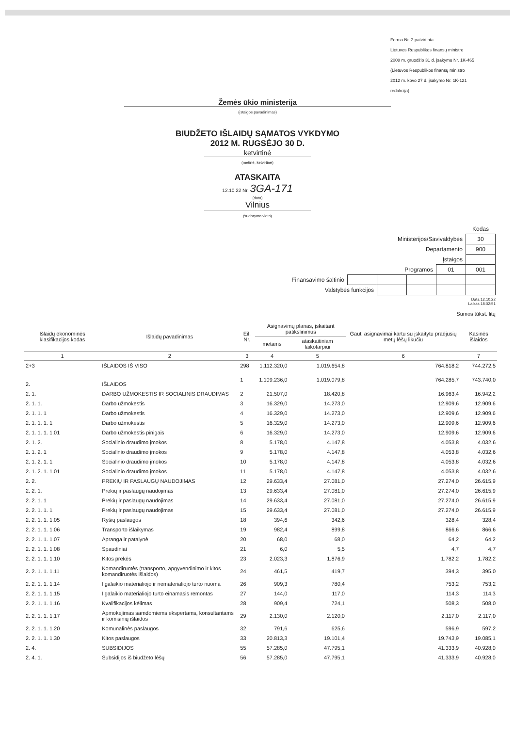Forma Nr. 2 patvirtinta
Lietuvos Respublikos finansų ministro
2008 m. gruodžio 31 d. įsakymu Nr. 1K-465
(Lietuvos Respublikos finansų ministro
2012 m. kovo 27 d. įsakymo Nr. 1K-121
redakcija)
Žemės ūkio ministerija
(įstaigos pavadinimas)
BIUDŽETO IŠLAIDŲ SĄMATOS VYKDYMO
2012 M. RUGSĖJO 30 D.
ketvirtinė
(metinė, ketvirtinė)
ATASKAITA
12.10.22 Nr. 3GA-171
(data)
Vilnius
(sudarymo vieta)
| | | | | | Kodas |
| Ministerijos/Savivaldybės | | | | | 30 |
| Departamento | | | | | 900 |
| Įstaigos | | | | | |
| Programos | | | | 01 | 001 |
| Finansavimo šaltinio | | | | | |
| Valstybės funkcijos | | | | | |
Data 12.10.22
Laikas 18:02:51
Sumos tūkst. litų
| Išlaidų ekonominės klasifikacijos kodas | Išlaidų pavadinimas | Eil. Nr. | Asignavimų planas, įskaitant patikslinimus | | Gauti asignavimai kartu su įskaitytu praėjusių metų lėšų likučiu | Kasinės išlaidos |
| --- | --- | --- | --- | --- | --- | --- |
| | | | metams | ataskaitiniam laikotarpiui | | |
| 1 | 2 | 3 | 4 | 5 | 6 | 7 |
| 2+3 | IŠLAIDOS IŠ VISO | 298 | 1.112.320,0 | 1.019.654,8 | 764.818,2 | 744.272,5 |
| 2. | IŠLAIDOS | 1 | 1.109.236,0 | 1.019.079,8 | 764.285,7 | 743.740,0 |
| 2. 1. | DARBO UŽMOKESTIS IR SOCIALINIS DRAUDIMAS | 2 | 21.507,0 | 18.420,8 | 16.963,4 | 16.942,2 |
| 2. 1. 1. | Darbo užmokestis | 3 | 16.329,0 | 14.273,0 | 12.909,6 | 12.909,6 |
| 2. 1. 1. 1 | Darbo užmokestis | 4 | 16.329,0 | 14.273,0 | 12.909,6 | 12.909,6 |
| 2. 1. 1. 1. 1 | Darbo užmokestis | 5 | 16.329,0 | 14.273,0 | 12.909,6 | 12.909,6 |
| 2. 1. 1. 1. 1.01 | Darbo užmokestis pinigais | 6 | 16.329,0 | 14.273,0 | 12.909,6 | 12.909,6 |
| 2. 1. 2. | Socialinio draudimo įmokos | 8 | 5.178,0 | 4.147,8 | 4.053,8 | 4.032,6 |
| 2. 1. 2. 1 | Socialinio draudimo įmokos | 9 | 5.178,0 | 4.147,8 | 4.053,8 | 4.032,6 |
| 2. 1. 2. 1. 1 | Socialinio draudimo įmokos | 10 | 5.178,0 | 4.147,8 | 4.053,8 | 4.032,6 |
| 2. 1. 2. 1. 1.01 | Socialinio draudimo įmokos | 11 | 5.178,0 | 4.147,8 | 4.053,8 | 4.032,6 |
| 2. 2. | PREKIŲ IR PASLAUGŲ NAUDOJIMAS | 12 | 29.633,4 | 27.081,0 | 27.274,0 | 26.615,9 |
| 2. 2. 1. | Prekių ir paslaugų naudojimas | 13 | 29.633,4 | 27.081,0 | 27.274,0 | 26.615,9 |
| 2. 2. 1. 1 | Prekių ir paslaugų naudojimas | 14 | 29.633,4 | 27.081,0 | 27.274,0 | 26.615,9 |
| 2. 2. 1. 1. 1 | Prekių ir paslaugų naudojimas | 15 | 29.633,4 | 27.081,0 | 27.274,0 | 26.615,9 |
| 2. 2. 1. 1. 1.05 | Ryšių paslaugos | 18 | 394,6 | 342,6 | 328,4 | 328,4 |
| 2. 2. 1. 1. 1.06 | Transporto išlaikymas | 19 | 982,4 | 899,8 | 866,6 | 866,6 |
| 2. 2. 1. 1. 1.07 | Apranga ir patalynė | 20 | 68,0 | 68,0 | 64,2 | 64,2 |
| 2. 2. 1. 1. 1.08 | Spaudiniai | 21 | 6,0 | 5,5 | 4,7 | 4,7 |
| 2. 2. 1. 1. 1.10 | Kitos prekės | 23 | 2.023,3 | 1.876,9 | 1.782,2 | 1.782,2 |
| 2. 2. 1. 1. 1.11 | Komandiruotės (transporto, apgyvendinimo ir kitos komandiruotės išlaidos) | 24 | 461,5 | 419,7 | 394,3 | 395,0 |
| 2. 2. 1. 1. 1.14 | Ilgalaikio materialiojo ir nematerialiojo turto nuoma | 26 | 909,3 | 780,4 | 753,2 | 753,2 |
| 2. 2. 1. 1. 1.15 | Ilgalaikio materialiojo turto einamasis remontas | 27 | 144,0 | 117,0 | 114,3 | 114,3 |
| 2. 2. 1. 1. 1.16 | Kvalifikacijos kėlimas | 28 | 909,4 | 724,1 | 508,3 | 508,0 |
| 2. 2. 1. 1. 1.17 | Apmokėjimas samdomiems ekspertams, konsultantams ir komisinių išlaidos | 29 | 2.130,0 | 2.120,0 | 2.117,0 | 2.117,0 |
| 2. 2. 1. 1. 1.20 | Komunalinės paslaugos | 32 | 791,6 | 625,6 | 596,9 | 597,2 |
| 2. 2. 1. 1. 1.30 | Kitos paslaugos | 33 | 20.813,3 | 19.101,4 | 19.743,9 | 19.085,1 |
| 2. 4. | SUBSIDIJOS | 55 | 57.285,0 | 47.795,1 | 41.333,9 | 40.928,0 |
| 2. 4. 1. | Subsidijos iš biudžeto lėšų | 56 | 57.285,0 | 47.795,1 | 41.333,9 | 40.928,0 |